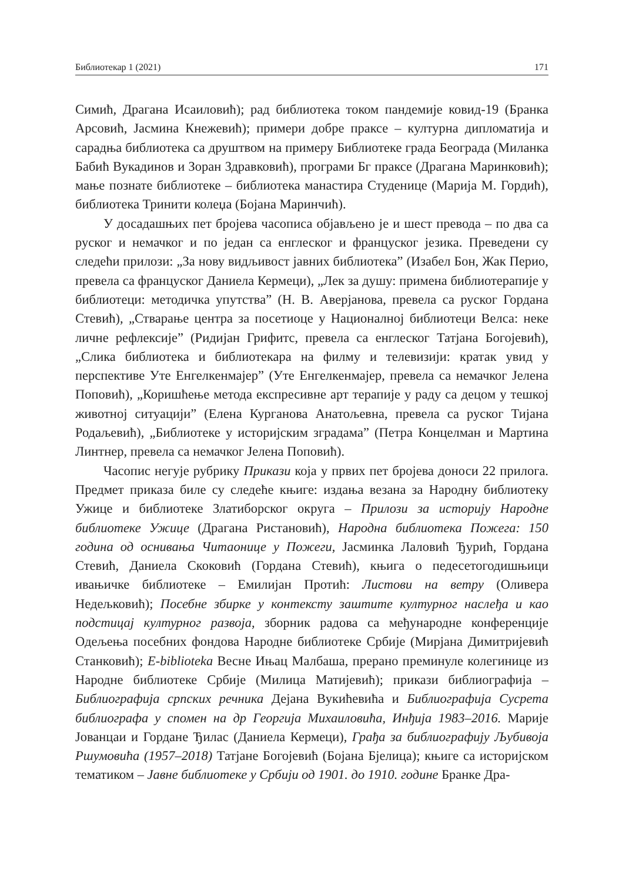Библиотекар 1 (2021) 171
Симић, Драгана Исаиловић); рад библиотека током пандемије ковид-19 (Бранка Арсовић, Јасмина Кнежевић); примери добре праксе – културна дипломатија и сарадња библиотека са друштвом на примеру Библиотеке града Београда (Миланка Бабић Вукадинов и Зоран Здравковић), програми Бг праксе (Драгана Маринковић); мање познате библиотеке – библиотека манастира Студенице (Марија М. Гордић), библиотека Тринити колеџа (Бојана Маринчић).
У досадашњих пет бројева часописа објављено је и шест превода – по два са руског и немачког и по један са енглеског и француског језика. Преведени су следећи прилози: „За нову видљивост јавних библиотека” (Изабел Бон, Жак Перио, превела са француског Даниела Кермеци), „Лек за душу: примена библиотерапије у библиотеци: методичка упутства” (Н. В. Аверјанова, превела са руског Гордана Стевић), „Стварање центра за посетиоце у Националној библиотеци Велса: неке личне рефлексије” (Ридијан Грифитс, превела са енглеског Татјана Богојевић), „Слика библиотека и библиотекара на филму и телевизији: кратак увид у перспективе Уте Енгелкенмајер” (Уте Енгелкенмајер, превела са немачког Јелена Поповић), „Коришћење метода експресивне арт терапије у раду са децом у тешкој животној ситуацији” (Елена Курганова Анатољевна, превела са руског Тијана Родаљевић), „Библиотеке у историјским зградама” (Петра Концелман и Мартина Линтнер, превела са немачког Јелена Поповић).
Часопис негује рубрику Прикази која у првих пет бројева доноси 22 прилога. Предмет приказа биле су следеће књиге: издања везана за Народну библиотеку Ужице и библиотеке Златиборског округа – Прилози за историју Народне библиотеке Ужице (Драгана Ристановић), Народна библиотека Пожега: 150 година од оснивања Читаонице у Пожеги, Јасминка Лаловић Ђурић, Гордана Стевић, Даниела Скоковић (Гордана Стевић), књига о педесетогодишњици ивањичке библиотеке – Емилијан Протић: Листови на ветру (Оливера Недељковић); Посебне збирке у контексту заштите културног наслеђа и као подстицај културног развоја, зборник радова са међународне конференције Одељења посебних фондова Народне библиотеке Србије (Мирјана Димитријевић Станковић); E-biblioteka Весне Ињац Малбаша, прерано преминуле колегинице из Народне библиотеке Србије (Милица Матијевић); прикази библиографија – Библиографија српских речника Дејана Вукићевића и Библиографија Сусрета библиографа у спомен на др Георгија Михаиловића, Инђија 1983–2016. Марије Јованцаи и Гордане Ђилас (Даниела Кермеци), Грађа за библиографију Љубивоја Ршумовића (1957–2018) Татјане Богојевић (Бојана Бјелица); књиге са историјском тематиком – Јавне библиотеке у Србији од 1901. до 1910. године Бранке Дра-